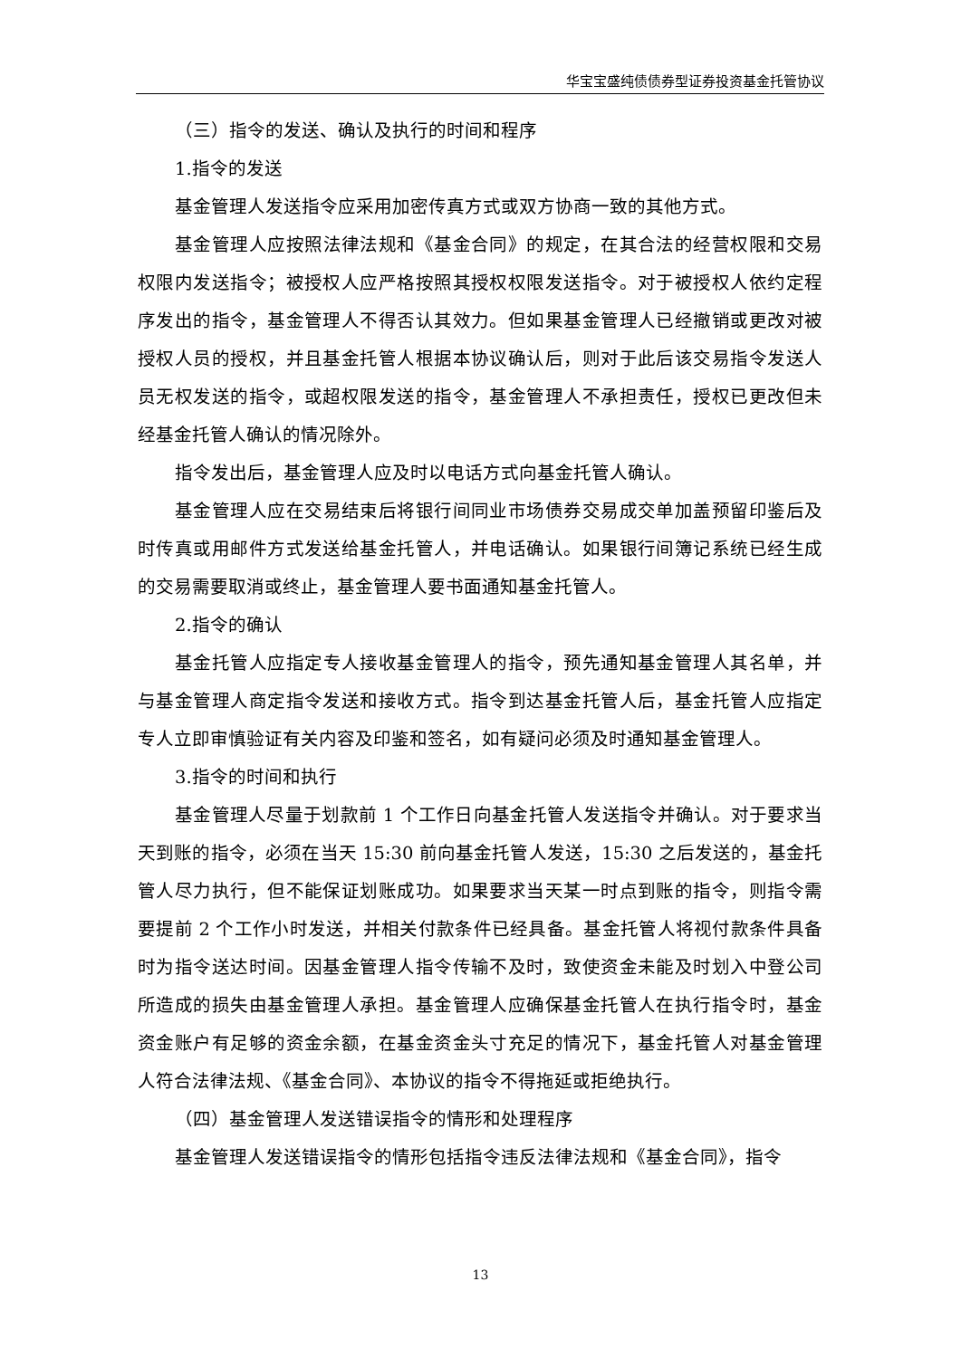华宝宝盛纯债债券型证券投资基金托管协议
（三）指令的发送、确认及执行的时间和程序
1.指令的发送
基金管理人发送指令应采用加密传真方式或双方协商一致的其他方式。
基金管理人应按照法律法规和《基金合同》的规定，在其合法的经营权限和交易权限内发送指令；被授权人应严格按照其授权权限发送指令。对于被授权人依约定程序发出的指令，基金管理人不得否认其效力。但如果基金管理人已经撤销或更改对被授权人员的授权，并且基金托管人根据本协议确认后，则对于此后该交易指令发送人员无权发送的指令，或超权限发送的指令，基金管理人不承担责任，授权已更改但未经基金托管人确认的情况除外。
指令发出后，基金管理人应及时以电话方式向基金托管人确认。
基金管理人应在交易结束后将银行间同业市场债券交易成交单加盖预留印鉴后及时传真或用邮件方式发送给基金托管人，并电话确认。如果银行间簿记系统已经生成的交易需要取消或终止，基金管理人要书面通知基金托管人。
2.指令的确认
基金托管人应指定专人接收基金管理人的指令，预先通知基金管理人其名单，并与基金管理人商定指令发送和接收方式。指令到达基金托管人后，基金托管人应指定专人立即审慎验证有关内容及印鉴和签名，如有疑问必须及时通知基金管理人。
3.指令的时间和执行
基金管理人尽量于划款前 1 个工作日向基金托管人发送指令并确认。对于要求当天到账的指令，必须在当天 15:30 前向基金托管人发送，15:30 之后发送的，基金托管人尽力执行，但不能保证划账成功。如果要求当天某一时点到账的指令，则指令需要提前 2 个工作小时发送，并相关付款条件已经具备。基金托管人将视付款条件具备时为指令送达时间。因基金管理人指令传输不及时，致使资金未能及时划入中登公司所造成的损失由基金管理人承担。基金管理人应确保基金托管人在执行指令时，基金资金账户有足够的资金余额，在基金资金头寸充足的情况下，基金托管人对基金管理人符合法律法规、《基金合同》、本协议的指令不得拖延或拒绝执行。
（四）基金管理人发送错误指令的情形和处理程序
基金管理人发送错误指令的情形包括指令违反法律法规和《基金合同》，指令
13